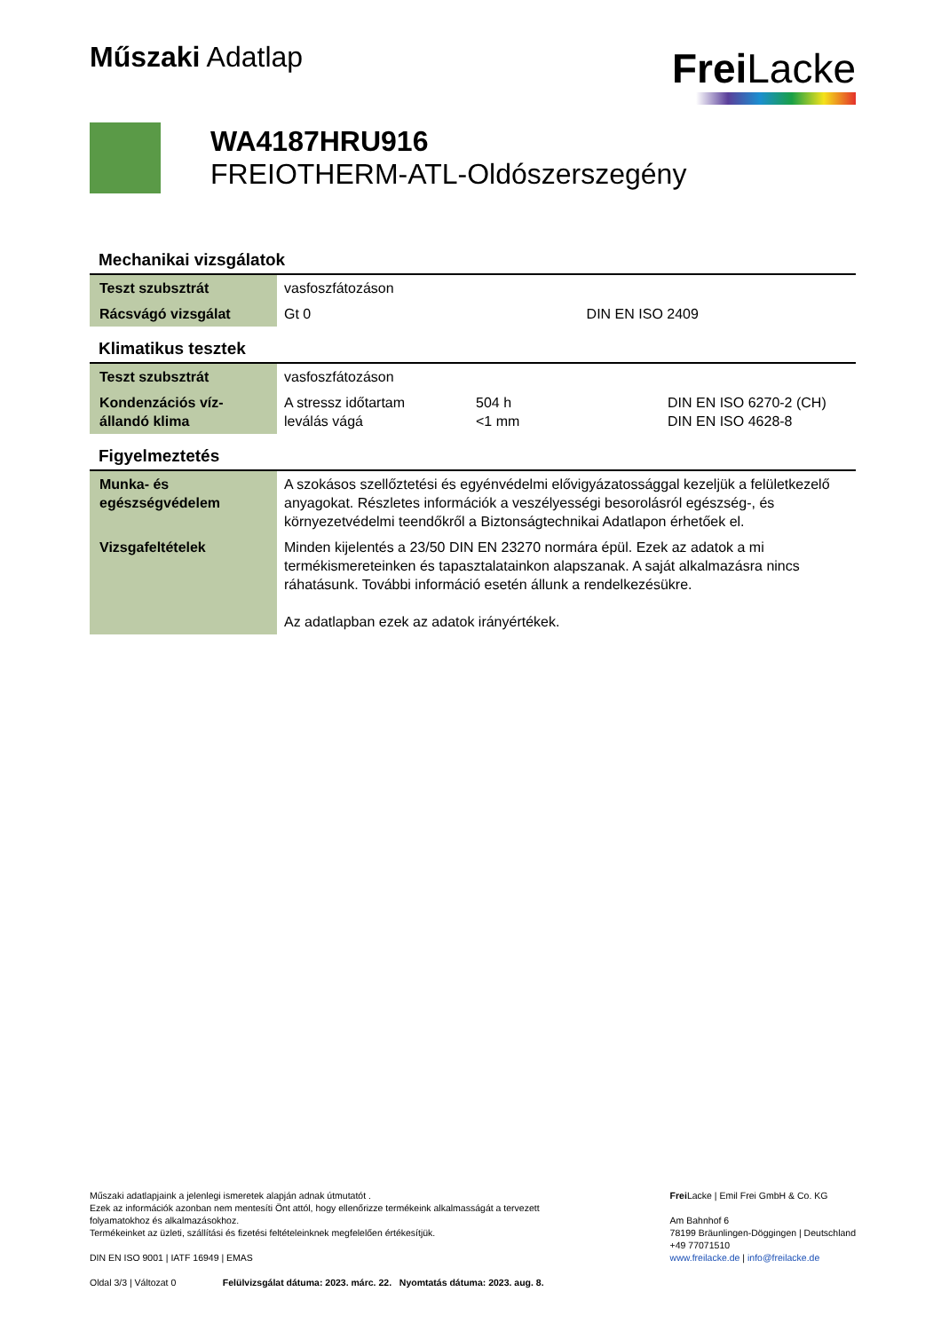Műszaki Adatlap
Frei Lacke
WA4187HRU916
FREIOTHERM-ATL-Oldószerszegény
Mechanikai vizsgálatok
| Teszt szubsztrát | vasfoszfátozáson | | |
| Rácsvágó vizsgálat | Gt 0 | | DIN EN ISO 2409 |
Klimatikus tesztek
| Teszt szubsztrát | vasfoszfátozáson | | |
| Kondenzációs víz- állandó klima | A stressz időtartam leválás vágá | 504 h <1 mm | DIN EN ISO 6270-2 (CH) DIN EN ISO 4628-8 |
Figyelmeztetés
| Munka- és egészségvédelem | A szokásos szellőztetési és egyénvédelmi elővigyázatossággal kezeljük a felületkezelő anyagokat. Részletes információk a veszélyességi besorolásról egészség-, és környezetvédelmi teendőkről a Biztonságtechnikai Adatlapon érhetőek el. |
| Vizsgafeltételek | Minden kijelentés a 23/50 DIN EN 23270 normára épül. Ezek az adatok a mi termékismereteinken és tapasztalatainkon alapszanak. A saját alkalmazásra nincs ráhatásunk. További információ esetén állunk a rendelkezésükre. Az adatlapban ezek az adatok irányértékek. |
Műszaki adatlapjaink a jelenlegi ismeretek alapján adnak útmutatót .
Ezek az információk azonban nem mentesíti Önt attól, hogy ellenőrizze termékeink alkalmasságát a tervezett
folyamatokhoz és alkalmazásokhoz.
Termékeinket az üzleti, szállítási és fizetési feltételeinknek megfelelően értékesítjük.
DIN EN ISO 9001 | IATF 16949 | EMAS
Oldal 3/3 | Változat 0 Felülvizsgálat dátuma: 2023. márc. 22. Nyomtatás dátuma: 2023. aug. 8.
Frei Lacke | Emil Frei GmbH & Co. KG
Am Bahnhof 6
78199 Bräunlingen-Döggingen | Deutschland
+49 77071510
www.freilacke.de | info@freilacke.de